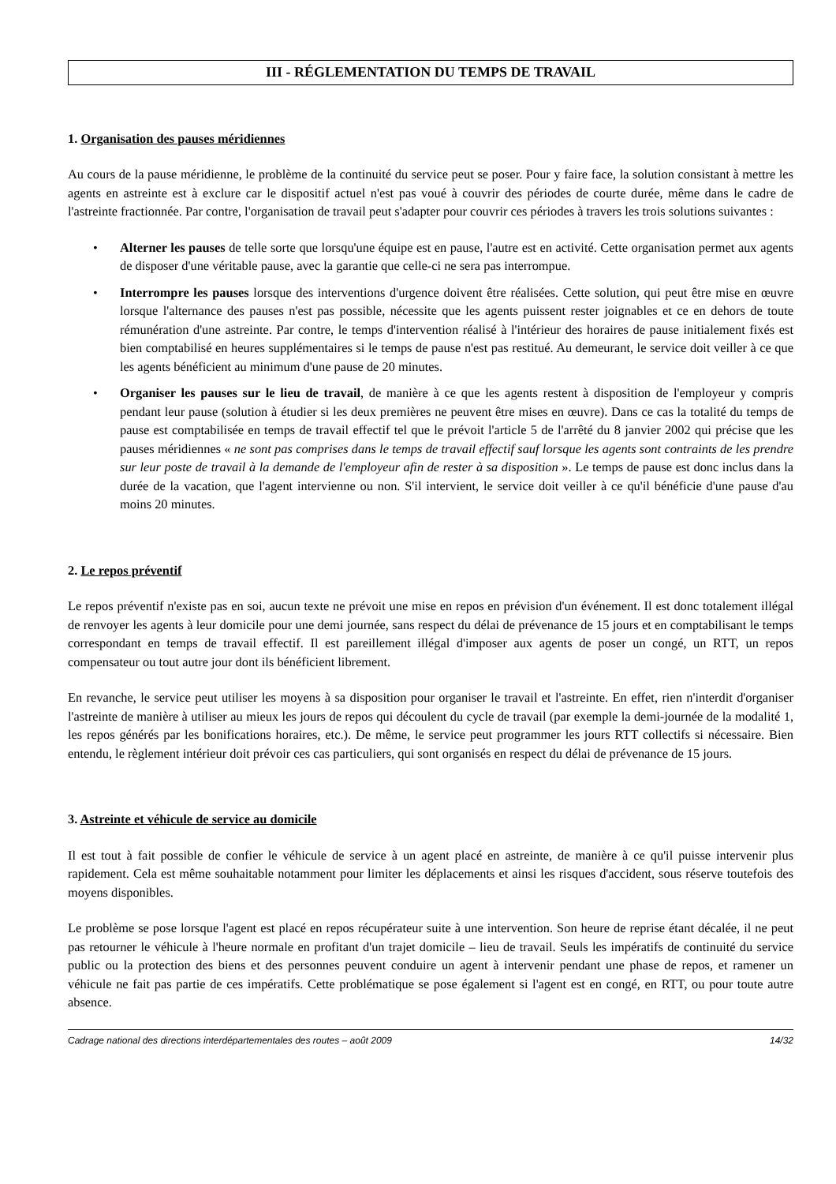III - RÉGLEMENTATION DU TEMPS DE TRAVAIL
1. Organisation des pauses méridiennes
Au cours de la pause méridienne, le problème de la continuité du service peut se poser. Pour y faire face, la solution consistant à mettre les agents en astreinte est à exclure car le dispositif actuel n'est pas voué à couvrir des périodes de courte durée, même dans le cadre de l'astreinte fractionnée. Par contre, l'organisation de travail peut s'adapter pour couvrir ces périodes à travers les trois solutions suivantes :
• Alterner les pauses de telle sorte que lorsqu'une équipe est en pause, l'autre est en activité. Cette organisation permet aux agents de disposer d'une véritable pause, avec la garantie que celle-ci ne sera pas interrompue.
• Interrompre les pauses lorsque des interventions d'urgence doivent être réalisées. Cette solution, qui peut être mise en œuvre lorsque l'alternance des pauses n'est pas possible, nécessite que les agents puissent rester joignables et ce en dehors de toute rémunération d'une astreinte. Par contre, le temps d'intervention réalisé à l'intérieur des horaires de pause initialement fixés est bien comptabilisé en heures supplémentaires si le temps de pause n'est pas restitué. Au demeurant, le service doit veiller à ce que les agents bénéficient au minimum d'une pause de 20 minutes.
• Organiser les pauses sur le lieu de travail, de manière à ce que les agents restent à disposition de l'employeur y compris pendant leur pause (solution à étudier si les deux premières ne peuvent être mises en œuvre). Dans ce cas la totalité du temps de pause est comptabilisée en temps de travail effectif tel que le prévoit l'article 5 de l'arrêté du 8 janvier 2002 qui précise que les pauses méridiennes « ne sont pas comprises dans le temps de travail effectif sauf lorsque les agents sont contraints de les prendre sur leur poste de travail à la demande de l'employeur afin de rester à sa disposition ». Le temps de pause est donc inclus dans la durée de la vacation, que l'agent intervienne ou non. S'il intervient, le service doit veiller à ce qu'il bénéficie d'une pause d'au moins 20 minutes.
2. Le repos préventif
Le repos préventif n'existe pas en soi, aucun texte ne prévoit une mise en repos en prévision d'un événement. Il est donc totalement illégal de renvoyer les agents à leur domicile pour une demi journée, sans respect du délai de prévenance de 15 jours et en comptabilisant le temps correspondant en temps de travail effectif. Il est pareillement illégal d'imposer aux agents de poser un congé, un RTT, un repos compensateur ou tout autre jour dont ils bénéficient librement.
En revanche, le service peut utiliser les moyens à sa disposition pour organiser le travail et l'astreinte. En effet, rien n'interdit d'organiser l'astreinte de manière à utiliser au mieux les jours de repos qui découlent du cycle de travail (par exemple la demi-journée de la modalité 1, les repos générés par les bonifications horaires, etc.). De même, le service peut programmer les jours RTT collectifs si nécessaire. Bien entendu, le règlement intérieur doit prévoir ces cas particuliers, qui sont organisés en respect du délai de prévenance de 15 jours.
3. Astreinte et véhicule de service au domicile
Il est tout à fait possible de confier le véhicule de service à un agent placé en astreinte, de manière à ce qu'il puisse intervenir plus rapidement. Cela est même souhaitable notamment pour limiter les déplacements et ainsi les risques d'accident, sous réserve toutefois des moyens disponibles.
Le problème se pose lorsque l'agent est placé en repos récupérateur suite à une intervention. Son heure de reprise étant décalée, il ne peut pas retourner le véhicule à l'heure normale en profitant d'un trajet domicile – lieu de travail. Seuls les impératifs de continuité du service public ou la protection des biens et des personnes peuvent conduire un agent à intervenir pendant une phase de repos, et ramener un véhicule ne fait pas partie de ces impératifs. Cette problématique se pose également si l'agent est en congé, en RTT, ou pour toute autre absence.
Cadrage national des directions interdépartementales des routes – août 2009 14/32